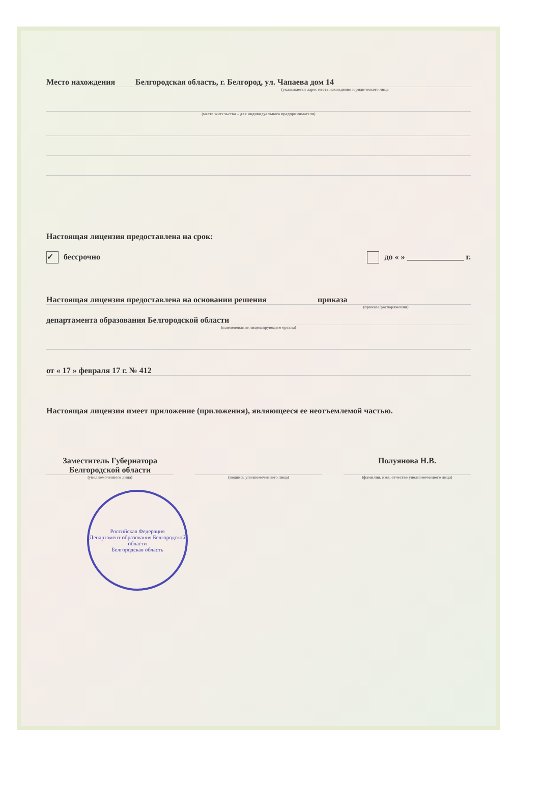Место нахождения Белгородская область, г. Белгород, ул. Чапаева дом 14
(указывается адрес места нахождения юридического лица
(место жительства – для индивидуального предпринимателя)
Настоящая лицензия предоставлена на срок:
✓ бессрочно до « » ______________ г.
Настоящая лицензия предоставлена на основании решения приказа
(приказа/распоряжения)
департамента образования Белгородской области
(наименование лицензирующего органа)
от « 17 » февраля 17 г. № 412
Настоящая лицензия имеет приложение (приложения), являющееся ее неотъемлемой частью.
Заместитель Губернатора
Белгородской области
Полуянова Н.В.
(уполномоченного лица) (подпись уполномоченного лица) (фамилия, имя, отчество уполномоченного лица)
Российская Федерация
Департамент образования Белгородской области
Белгородская область